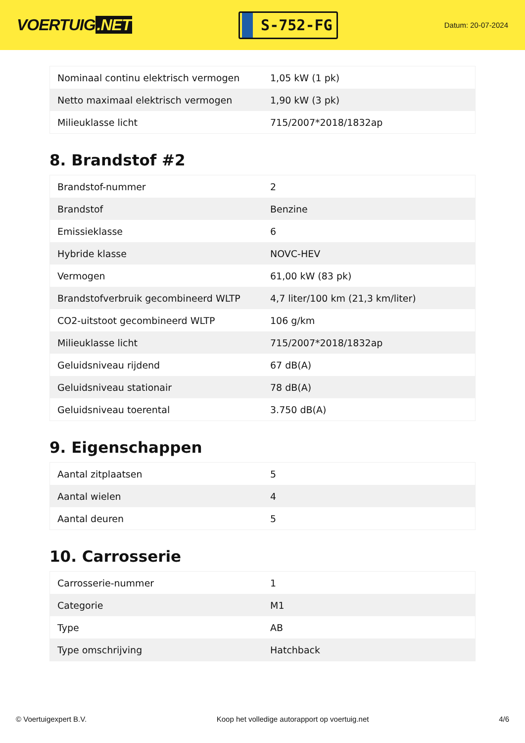VOERTUIG.NET
S-752-FG
Datum: 20-07-2024
| Nominaal continu elektrisch vermogen | 1,05 kW (1 pk) |
| Netto maximaal elektrisch vermogen | 1,90 kW (3 pk) |
| Milieuklasse licht | 715/2007*2018/1832ap |
8. Brandstof #2
| Brandstof-nummer | 2 |
| Brandstof | Benzine |
| Emissieklasse | 6 |
| Hybride klasse | NOVC-HEV |
| Vermogen | 61,00 kW (83 pk) |
| Brandstofverbruik gecombineerd WLTP | 4,7 liter/100 km (21,3 km/liter) |
| CO2-uitstoot gecombineerd WLTP | 106 g/km |
| Milieuklasse licht | 715/2007*2018/1832ap |
| Geluidsniveau rijdend | 67 dB(A) |
| Geluidsniveau stationair | 78 dB(A) |
| Geluidsniveau toerental | 3.750 dB(A) |
9. Eigenschappen
| Aantal zitplaatsen | 5 |
| Aantal wielen | 4 |
| Aantal deuren | 5 |
10. Carrosserie
| Carrosserie-nummer | 1 |
| Categorie | M1 |
| Type | AB |
| Type omschrijving | Hatchback |
© Voertuigexpert B.V. Koop het volledige autorapport op voertuig.net 4/6